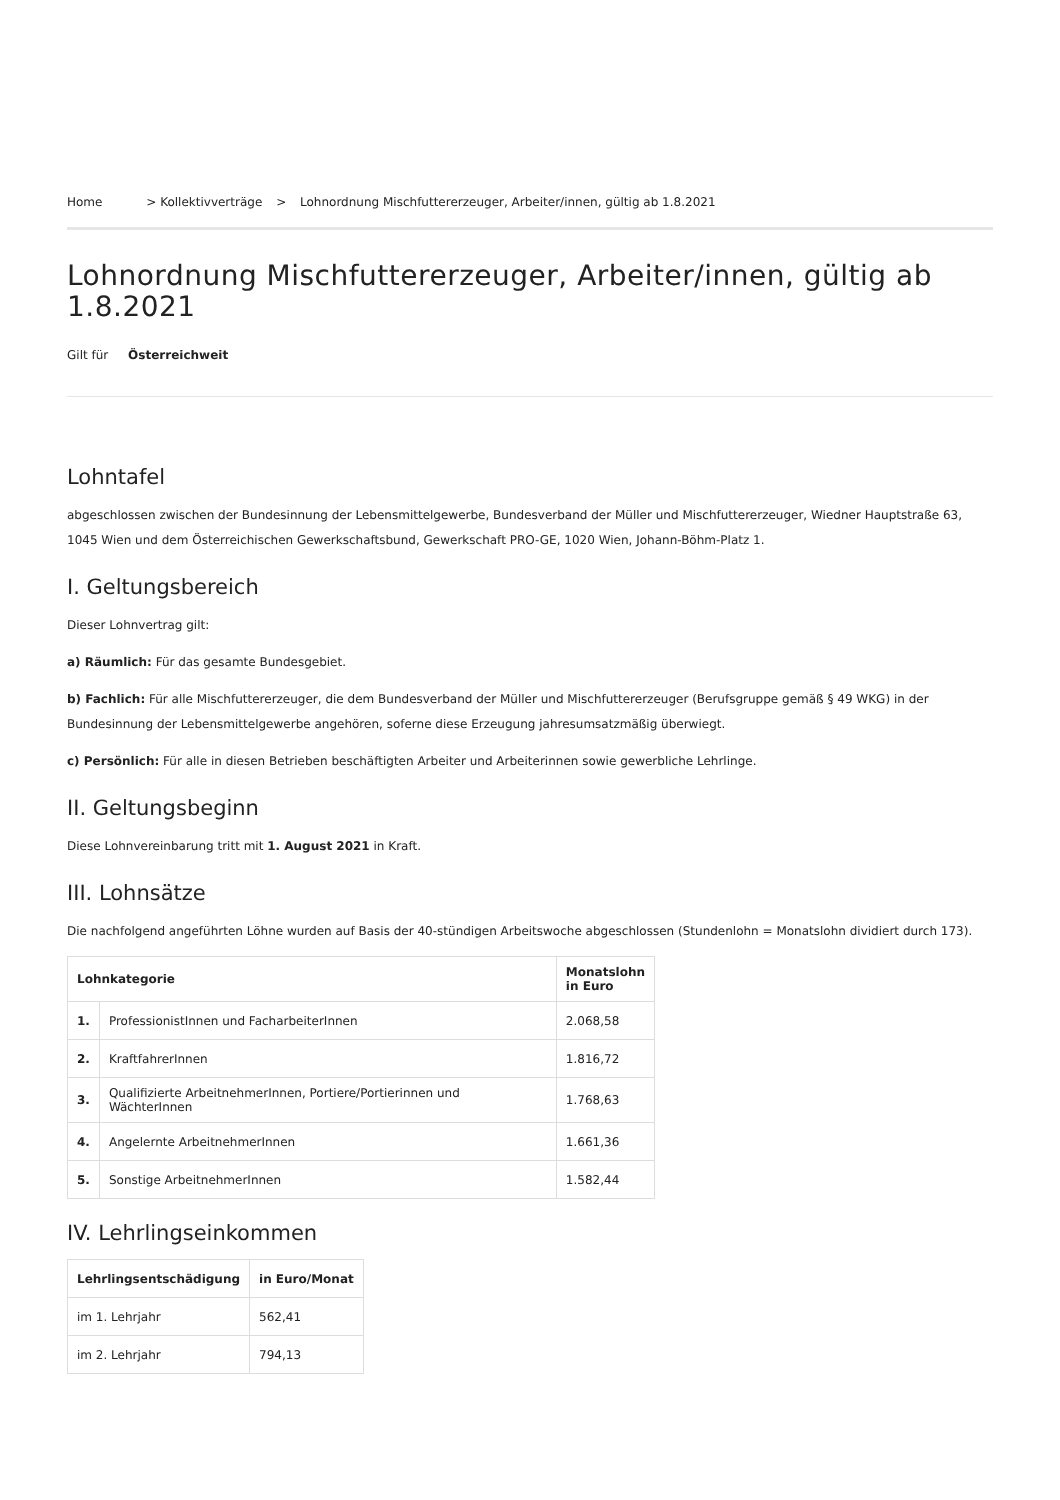Home > Kollektivverträge > Lohnordnung Mischfuttererzeuger, Arbeiter/innen, gültig ab 1.8.2021
Lohnordnung Mischfuttererzeuger, Arbeiter/innen, gültig ab 1.8.2021
Gilt für Österreichweit
Lohntafel
abgeschlossen zwischen der Bundesinnung der Lebensmittelgewerbe, Bundesverband der Müller und Mischfuttererzeuger, Wiedner Hauptstraße 63, 1045 Wien und dem Österreichischen Gewerkschaftsbund, Gewerkschaft PRO-GE, 1020 Wien, Johann-Böhm-Platz 1.
I. Geltungsbereich
Dieser Lohnvertrag gilt:
a) Räumlich: Für das gesamte Bundesgebiet.
b) Fachlich: Für alle Mischfuttererzeuger, die dem Bundesverband der Müller und Mischfuttererzeuger (Berufsgruppe gemäß § 49 WKG) in der Bundesinnung der Lebensmittelgewerbe angehören, soferne diese Erzeugung jahresumsatzmäßig überwiegt.
c) Persönlich: Für alle in diesen Betrieben beschäftigten Arbeiter und Arbeiterinnen sowie gewerbliche Lehrlinge.
II. Geltungsbeginn
Diese Lohnvereinbarung tritt mit 1. August 2021 in Kraft.
III. Lohnsätze
Die nachfolgend angeführten Löhne wurden auf Basis der 40-stündigen Arbeitswoche abgeschlossen (Stundenlohn = Monatslohn dividiert durch 173).
| Lohnkategorie | | Monatslohn in Euro |
| --- | --- | --- |
| 1. | ProfessionistInnen und FacharbeiterInnen | 2.068,58 |
| 2. | KraftfahrerInnen | 1.816,72 |
| 3. | Qualifizierte ArbeitnehmerInnen, Portiere/Portierinnen und WächterInnen | 1.768,63 |
| 4. | Angelernte ArbeitnehmerInnen | 1.661,36 |
| 5. | Sonstige ArbeitnehmerInnen | 1.582,44 |
IV. Lehrlingseinkommen
| Lehrlingsentschädigung | in Euro/Monat |
| --- | --- |
| im 1. Lehrjahr | 562,41 |
| im 2. Lehrjahr | 794,13 |